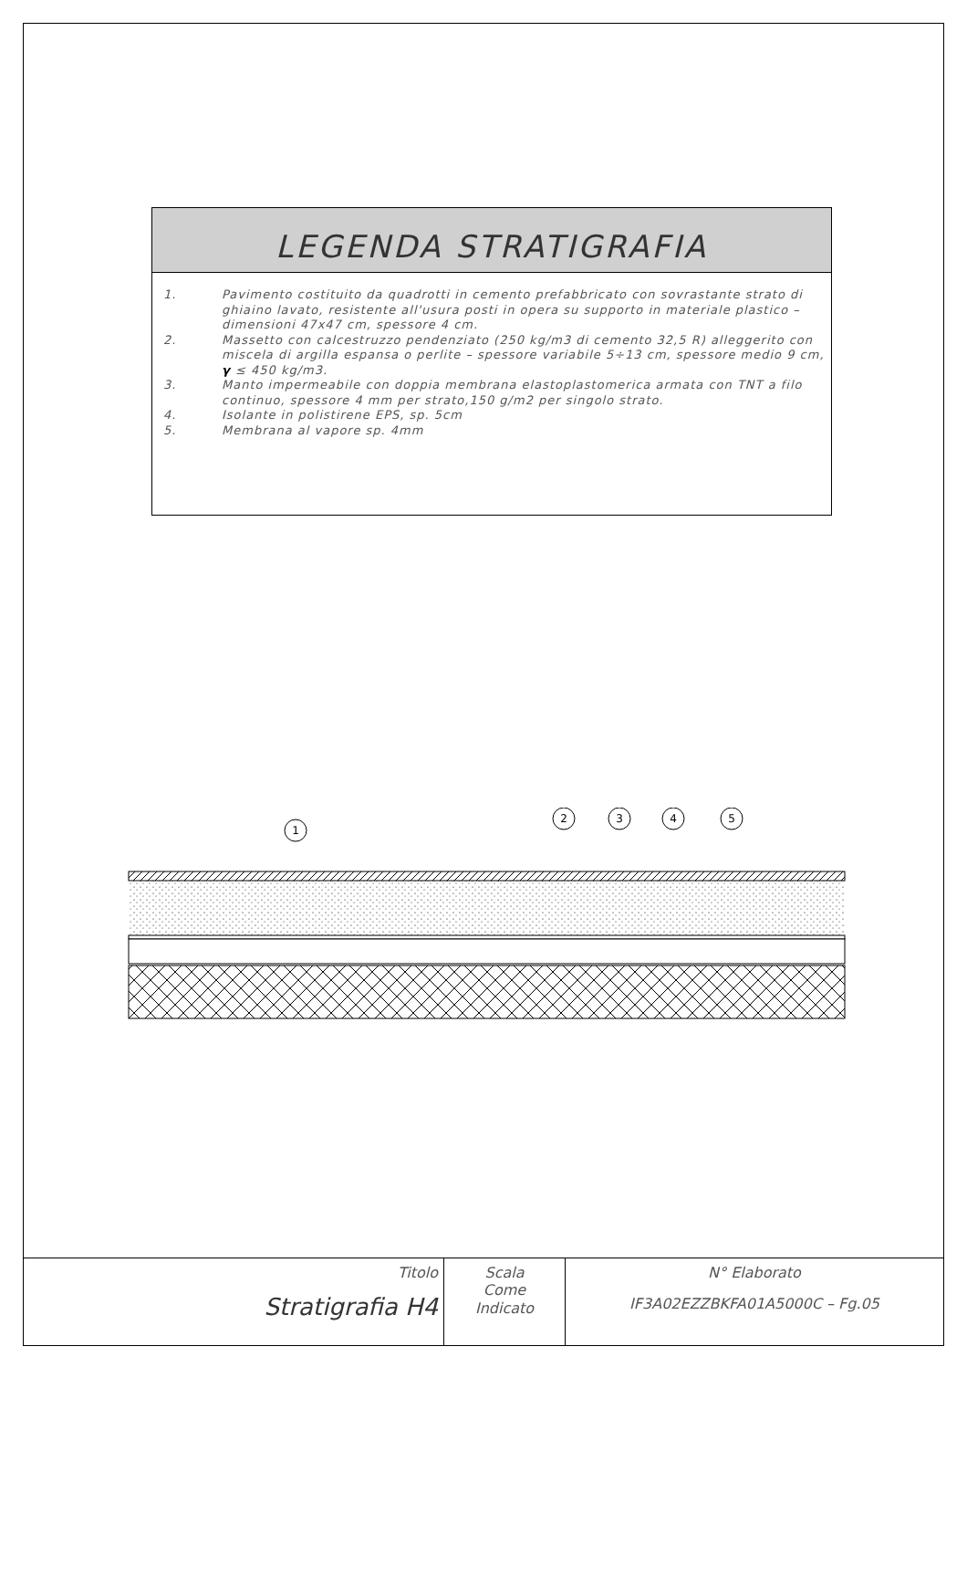LEGENDA STRATIGRAFIA
| 1. | Pavimento costituito da quadrotti in cemento prefabbricato con sovrastante strato di ghiaino lavato, resistente all'usura posti in opera su supporto in materiale plastico – dimensioni 47x47 cm, spessore 4 cm. |
| 2. | Massetto con calcestruzzo pendenziato (250 kg/m3 di cemento 32,5 R) alleggerito con miscela di argilla espansa o perlite – spessore variabile 5÷13 cm, spessore medio 9 cm, γ ≤ 450 kg/m3. |
| 3. | Manto impermeabile con doppia membrana elastoplastomerica armata con TNT a filo continuo, spessore 4 mm per strato,150 g/m2 per singolo strato. |
| 4. | Isolante in polistirene EPS, sp. 5cm |
| 5. | Membrana al vapore sp. 4mm |
1
2
3
4
5
| Titolo Stratigrafia H4 | Scala Come Indicato | N° Elaborato IF3A02EZZBKFA01A5000C – Fg.05 |